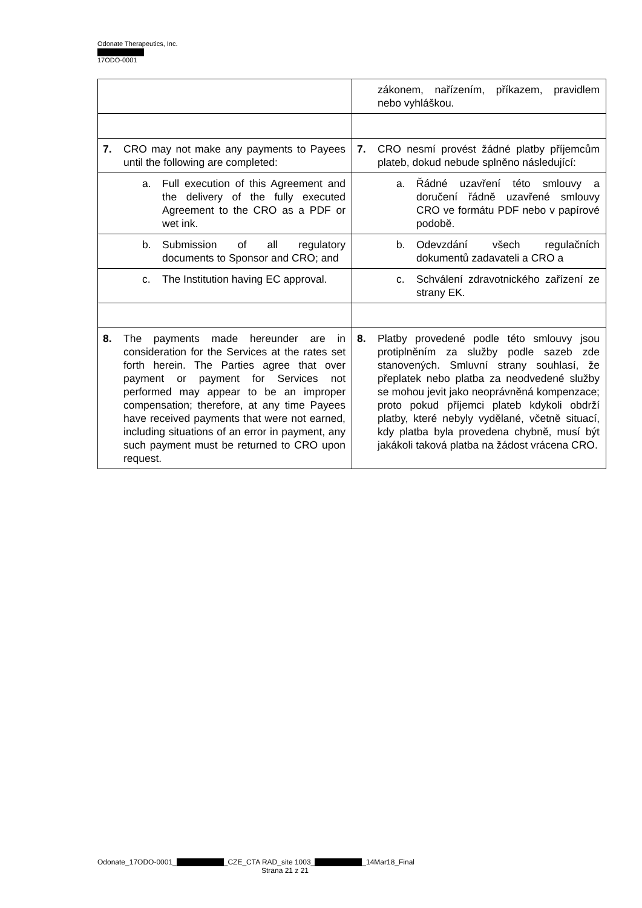Odonate Therapeutics, Inc.
17ODO-0001
| | zákonem, nařízením, příkazem, pravidlem nebo vyhláškou. |
| 7. CRO may not make any payments to Payees until the following are completed: | 7. CRO nesmí provést žádné platby příjemcům plateb, dokud nebude splněno následující: |
| a. Full execution of this Agreement and the delivery of the fully executed Agreement to the CRO as a PDF or wet ink. | a. Řádné uzavření této smlouvy a doručení řádně uzavřené smlouvy CRO ve formátu PDF nebo v papírové podobě. |
| b. Submission of all regulatory documents to Sponsor and CRO; and | b. Odevzdání všech regulačních dokumentů zadavateli a CRO a |
| c. The Institution having EC approval. | c. Schválení zdravotnického zařízení ze strany EK. |
| 8. The payments made hereunder are in consideration for the Services at the rates set forth herein. The Parties agree that over payment or payment for Services not performed may appear to be an improper compensation; therefore, at any time Payees have received payments that were not earned, including situations of an error in payment, any such payment must be returned to CRO upon request. | 8. Platby provedené podle této smlouvy jsou protiplněním za služby podle sazeb zde stanovených. Smluvní strany souhlasí, že přeplatek nebo platba za neodvedené služby se mohou jevit jako neoprávněná kompenzace; proto pokud příjemci plateb kdykoli obdrží platby, které nebyly vydělané, včetně situací, kdy platba byla provedena chybně, musí být jakákoli taková platba na žádost vrácena CRO. |
Odonate_17ODO-0001_ _CZE_CTA RAD_site 1003_ _14Mar18_Final
Strana 21 z 21